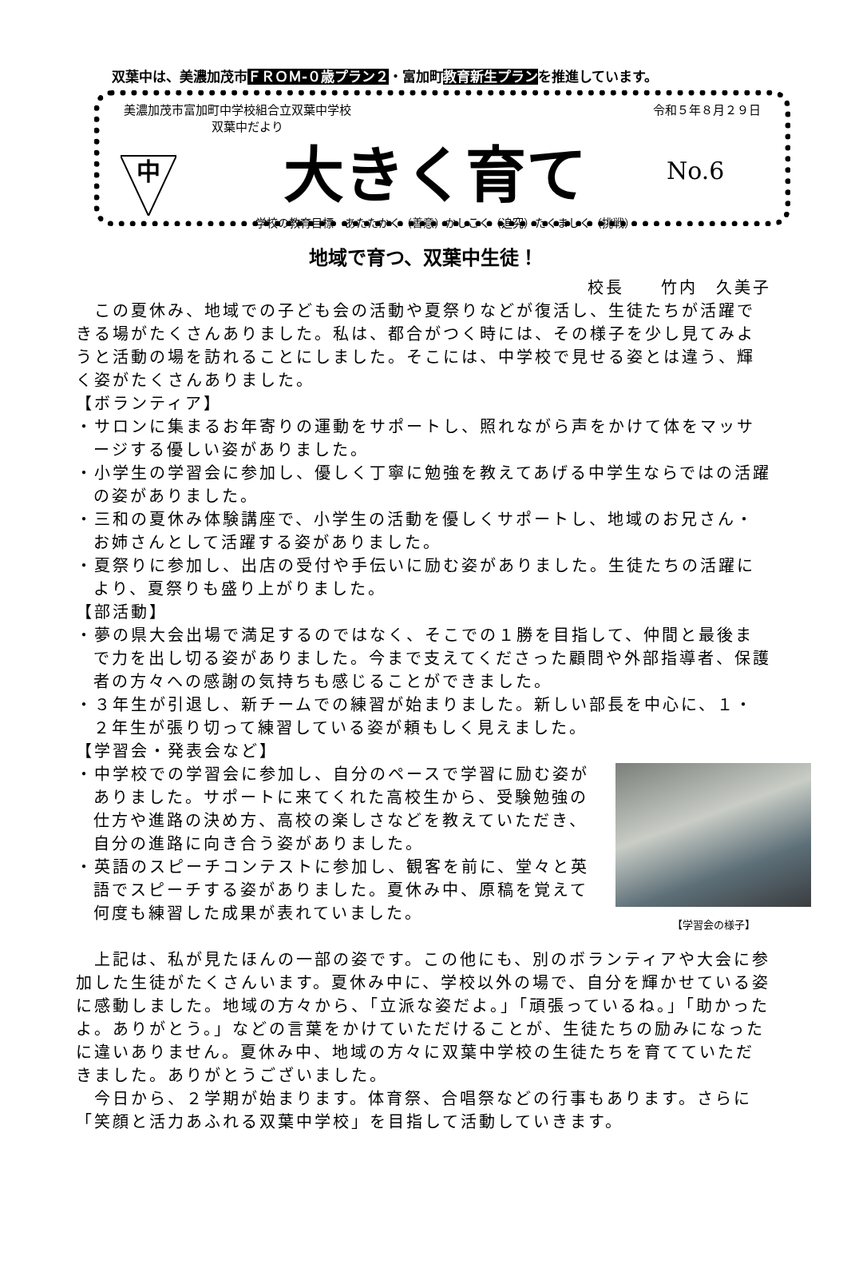双葉中は、美濃加茂市ＦＲＯＭ-０歳プラン２・富加町教育新生プランを推進しています。
美濃加茂市富加町中学校組合立双葉中学校 令和５年８月２９日
双葉中だより
中
大きく育て No.6
学校の教育目標　あたたかく（善意）かしこく（追究）たくましく（挑戦）
地域で育つ、双葉中生徒！
校長　　竹内　久美子
　この夏休み、地域での子ども会の活動や夏祭りなどが復活し、生徒たちが活躍できる場がたくさんありました。私は、都合がつく時には、その様子を少し見てみようと活動の場を訪れることにしました。そこには、中学校で見せる姿とは違う、輝く姿がたくさんありました。
【ボランティア】
・サロンに集まるお年寄りの運動をサポートし、照れながら声をかけて体をマッサージする優しい姿がありました。
・小学生の学習会に参加し、優しく丁寧に勉強を教えてあげる中学生ならではの活躍の姿がありました。
・三和の夏休み体験講座で、小学生の活動を優しくサポートし、地域のお兄さん・お姉さんとして活躍する姿がありました。
・夏祭りに参加し、出店の受付や手伝いに励む姿がありました。生徒たちの活躍により、夏祭りも盛り上がりました。
【部活動】
・夢の県大会出場で満足するのではなく、そこでの１勝を目指して、仲間と最後まで力を出し切る姿がありました。今まで支えてくださった顧問や外部指導者、保護者の方々への感謝の気持ちも感じることができました。
・３年生が引退し、新チームでの練習が始まりました。新しい部長を中心に、１・２年生が張り切って練習している姿が頼もしく見えました。
【学習会・発表会など】
【学習会の様子】
・中学校での学習会に参加し、自分のペースで学習に励む姿がありました。サポートに来てくれた高校生から、受験勉強の仕方や進路の決め方、高校の楽しさなどを教えていただき、自分の進路に向き合う姿がありました。
・英語のスピーチコンテストに参加し、観客を前に、堂々と英語でスピーチする姿がありました。夏休み中、原稿を覚えて何度も練習した成果が表れていました。
　上記は、私が見たほんの一部の姿です。この他にも、別のボランティアや大会に参加した生徒がたくさんいます。夏休み中に、学校以外の場で、自分を輝かせている姿に感動しました。地域の方々から、「立派な姿だよ。」「頑張っているね。」「助かったよ。ありがとう。」などの言葉をかけていただけることが、生徒たちの励みになったに違いありません。夏休み中、地域の方々に双葉中学校の生徒たちを育てていただきました。ありがとうございました。
　今日から、２学期が始まります。体育祭、合唱祭などの行事もあります。さらに「笑顔と活力あふれる双葉中学校」を目指して活動していきます。